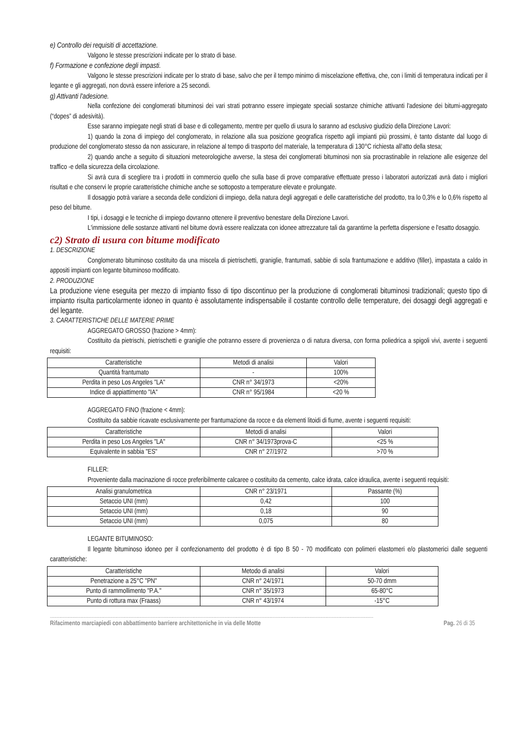e) Controllo dei requisiti di accettazione.
Valgono le stesse prescrizioni indicate per lo strato di base.
f) Formazione e confezione degli impasti.
Valgono le stesse prescrizioni indicate per lo strato di base, salvo che per il tempo minimo di miscelazione effettiva, che, con i limiti di temperatura indicati per il legante e gli aggregati, non dovrà essere inferiore a 25 secondi.
g) Attivanti l'adesione.
Nella confezione dei conglomerati bituminosi dei vari strati potranno essere impiegate speciali sostanze chimiche attivanti l'adesione dei bitumi-aggregato (“dopes” di adesività).
Esse saranno impiegate negli strati di base e di collegamento, mentre per quello di usura lo saranno ad esclusivo giudizio della Direzione Lavori:
1) quando la zona di impiego del conglomerato, in relazione alla sua posizione geografica rispetto agli impianti più prossimi, è tanto distante dal luogo di produzione del conglomerato stesso da non assicurare, in relazione al tempo di trasporto del materiale, la temperatura di 130°C richiesta all'atto della stesa;
2) quando anche a seguito di situazioni meteorologiche avverse, la stesa dei conglomerati bituminosi non sia procrastinabile in relazione alle esigenze del traffico -e della sicurezza della circolazione.
Si avrà cura di scegliere tra i prodotti in commercio quello che sulla base di prove comparative effettuate presso i laboratori autorizzati avrà dato i migliori risultati e che conservi le proprie caratteristiche chimiche anche se sottoposto a temperature elevate e prolungate.
Il dosaggio potrà variare a seconda delle condizioni di impiego, della natura degli aggregati e delle caratteristiche del prodotto, tra lo 0,3% e lo 0,6% rispetto al peso del bitume.
I tipi, i dosaggi e le tecniche di impiego dovranno ottenere il preventivo benestare della Direzione Lavori.
L'immissione delle sostanze attivanti nel bitume dovrà essere realizzata con idonee attrezzature tali da garantirne la perfetta dispersione e l'esatto dosaggio.
c2) Strato di usura con bitume modificato
1. DESCRIZIONE
Conglomerato bituminoso costituito da una miscela di pietrischetti, graniglie, frantumati, sabbie di sola frantumazione e additivo (filler), impastata a caldo in appositi impianti con legante bituminoso modificato.
2. PRODUZIONE
La produzione viene eseguita per mezzo di impianto fisso di tipo discontinuo per la produzione di conglomerati bituminosi tradizionali; questo tipo di impianto risulta particolarmente idoneo in quanto è assolutamente indispensabile il costante controllo delle temperature, dei dosaggi degli aggregati e del legante.
3. CARATTERISTICHE DELLE MATERIE PRIME
AGGREGATO GROSSO (frazione > 4mm):
Costituito da pietrischi, pietrischetti e graniglie che potranno essere di provenienza o di natura diversa, con forma poliedrica a spigoli vivi, avente i seguenti requisiti:
| Caratteristiche | Metodi di analisi | Valori |
| Quantità frantumato | - | 100% |
| Perdita in peso Los Angeles "LA" | CNR n° 34/1973 | <20% |
| Indice di appiattimento "IA" | CNR n° 95/1984 | <20 % |
AGGREGATO FINO (frazione < 4mm):
Costituito da sabbie ricavate esclusivamente per frantumazione da rocce e da elementi litoidi di fiume, avente i seguenti requisiti:
| Caratteristiche | Metodi di analisi | Valori |
| Perdita in peso Los Angeles "LA" | CNR n° 34/1973prova-C | <25 % |
| Equivalente in sabbia "ES" | CNR n° 27/1972 | >70 % |
FILLER:
Proveniente dalla macinazione di rocce preferibilmente calcaree o costituito da cemento, calce idrata, calce idraulica, avente i seguenti requisiti:
| Analisi granulometrica | CNR n° 23/1971 | Passante (%) |
| Setaccio UNI (mm) | 0,42 | 100 |
| Setaccio UNI (mm) | 0,18 | 90 |
| Setaccio UNI (mm) | 0,075 | 80 |
LEGANTE BITUMINOSO:
Il legante bituminoso idoneo per il confezionamento del prodotto è di tipo B 50 - 70 modificato con polimeri elastomeri e/o plastomerici dalle seguenti caratteristiche:
| Caratteristiche | Metodo di analisi | Valori |
| Penetrazione a 25°C "PN" | CNR n° 24/1971 | 50-70 dmm |
| Punto di rammollimento "P.A." | CNR n° 35/1973 | 65-80°C |
| Punto di rottura max (Fraass) | CNR n° 43/1974 | -15°C |
--------------------------------------------------------------------------------------------------------------------------------------------------------------------------------------------------------------------------------------------------------------------------
Rifacimento marciapiedi con abbattimento barriere architettoniche in via delle Motte Pag. 26 di 35